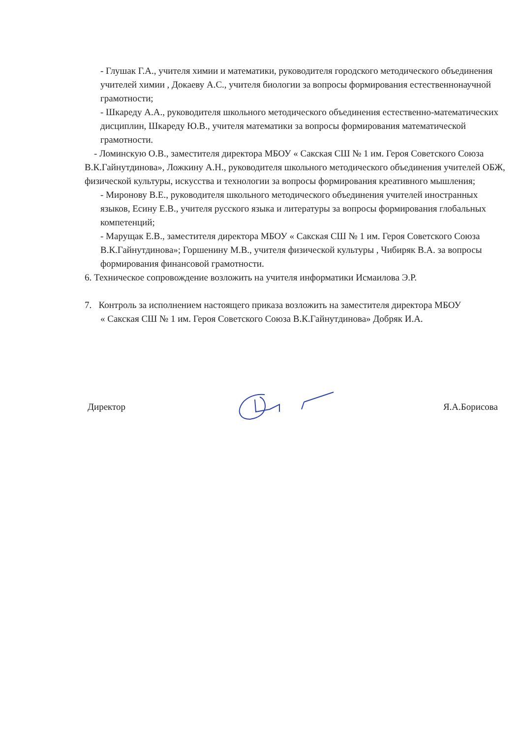- Глушак Г.А., учителя химии и математики, руководителя городского методического объединения учителей химии , Докаеву А.С., учителя биологии за вопросы формирования естественнонаучной грамотности;
- Шкареду А.А., руководителя школьного методического объединения естественно-математических дисциплин, Шкареду Ю.В., учителя математики за вопросы формирования математической грамотности.
- Ломинскую О.В., заместителя директора МБОУ « Сакская СШ № 1 им. Героя Советского Союза В.К.Гайнутдинова», Ложкину А.Н., руководителя школьного методического объединения учителей ОБЖ, физической культуры, искусства и технологии за вопросы формирования креативного мышления;
- Миронову В.Е., руководителя школьного методического объединения учителей иностранных языков, Есину Е.В., учителя русского языка и литературы за вопросы формирования глобальных компетенций;
- Марущак Е.В., заместителя директора МБОУ « Сакская СШ № 1 им. Героя Советского Союза В.К.Гайнутдинова»; Горшенину М.В., учителя физической культуры , Чибиряк В.А. за вопросы формирования финансовой грамотности.
6. Техническое сопровождение возложить на учителя информатики Исмаилова Э.Р.
7. Контроль за исполнением настоящего приказа возложить на заместителя директора МБОУ
« Сакская СШ № 1 им. Героя Советского Союза В.К.Гайнутдинова» Добряк И.А.
Директор Я.А.Борисова